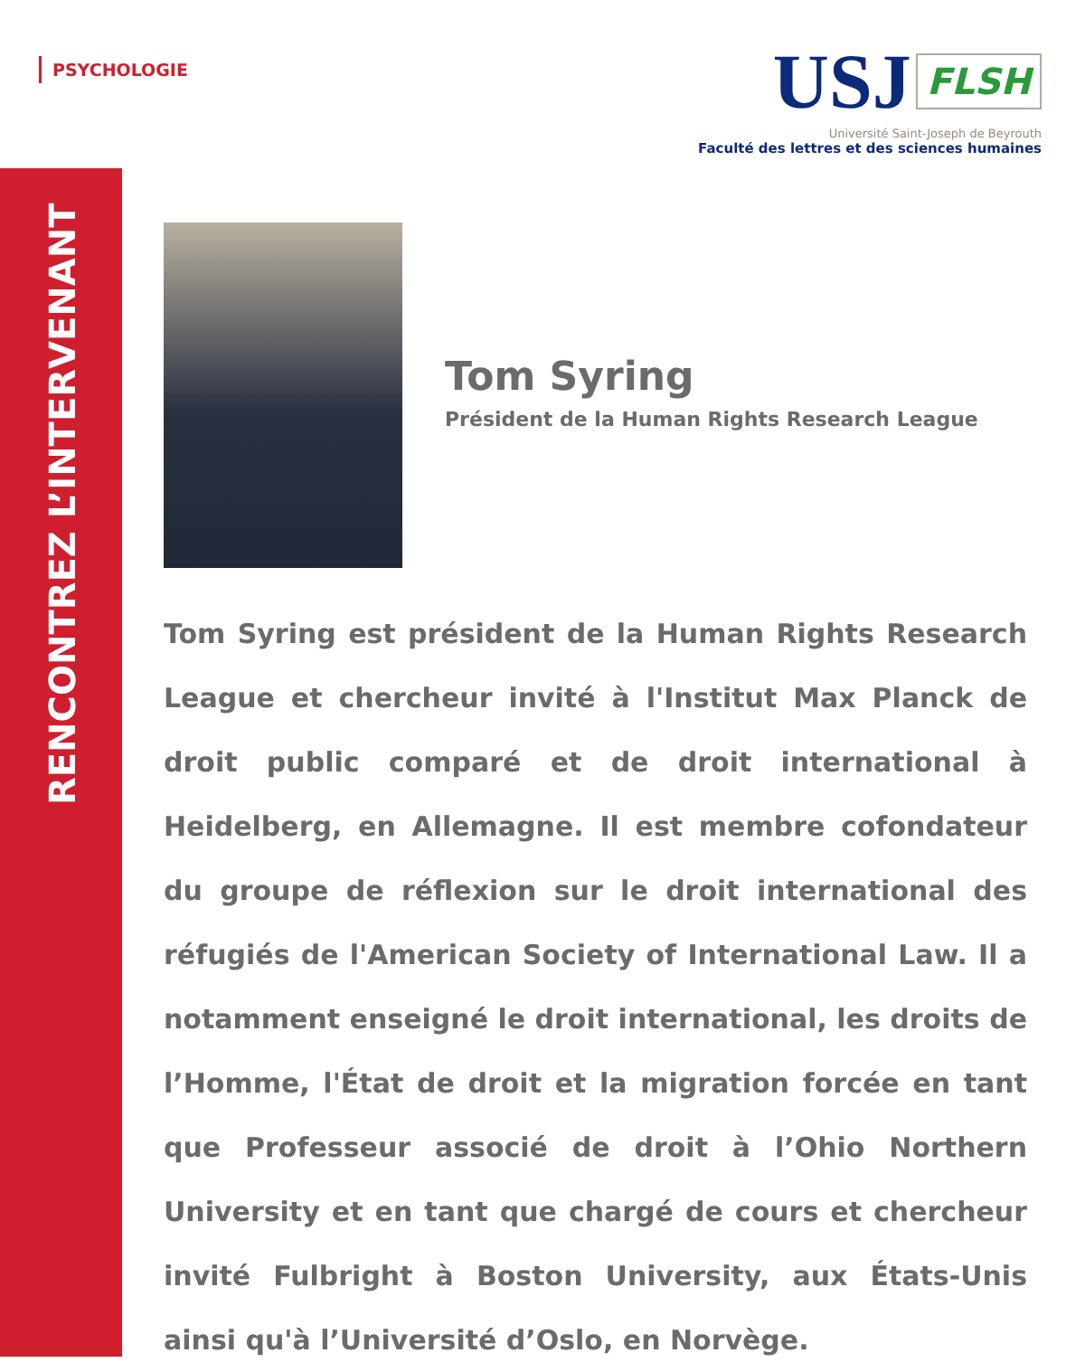PSYCHOLOGIE
USJ FLSH
Université Saint-Joseph de Beyrouth
Faculté des lettres et des sciences humaines
RENCONTREZ L’INTERVENANT
Tom Syring
Président de la Human Rights Research League
Tom Syring est président de la Human Rights Research League et chercheur invité à l'Institut Max Planck de droit public comparé et de droit international à Heidelberg, en Allemagne. Il est membre cofondateur du groupe de réflexion sur le droit international des réfugiés de l'American Society of International Law. Il a notamment enseigné le droit international, les droits de l’Homme, l'État de droit et la migration forcée en tant que Professeur associé de droit à l’Ohio Northern University et en tant que chargé de cours et chercheur invité Fulbright à Boston University, aux États-Unis ainsi qu'à l’Université d’Oslo, en Norvège.